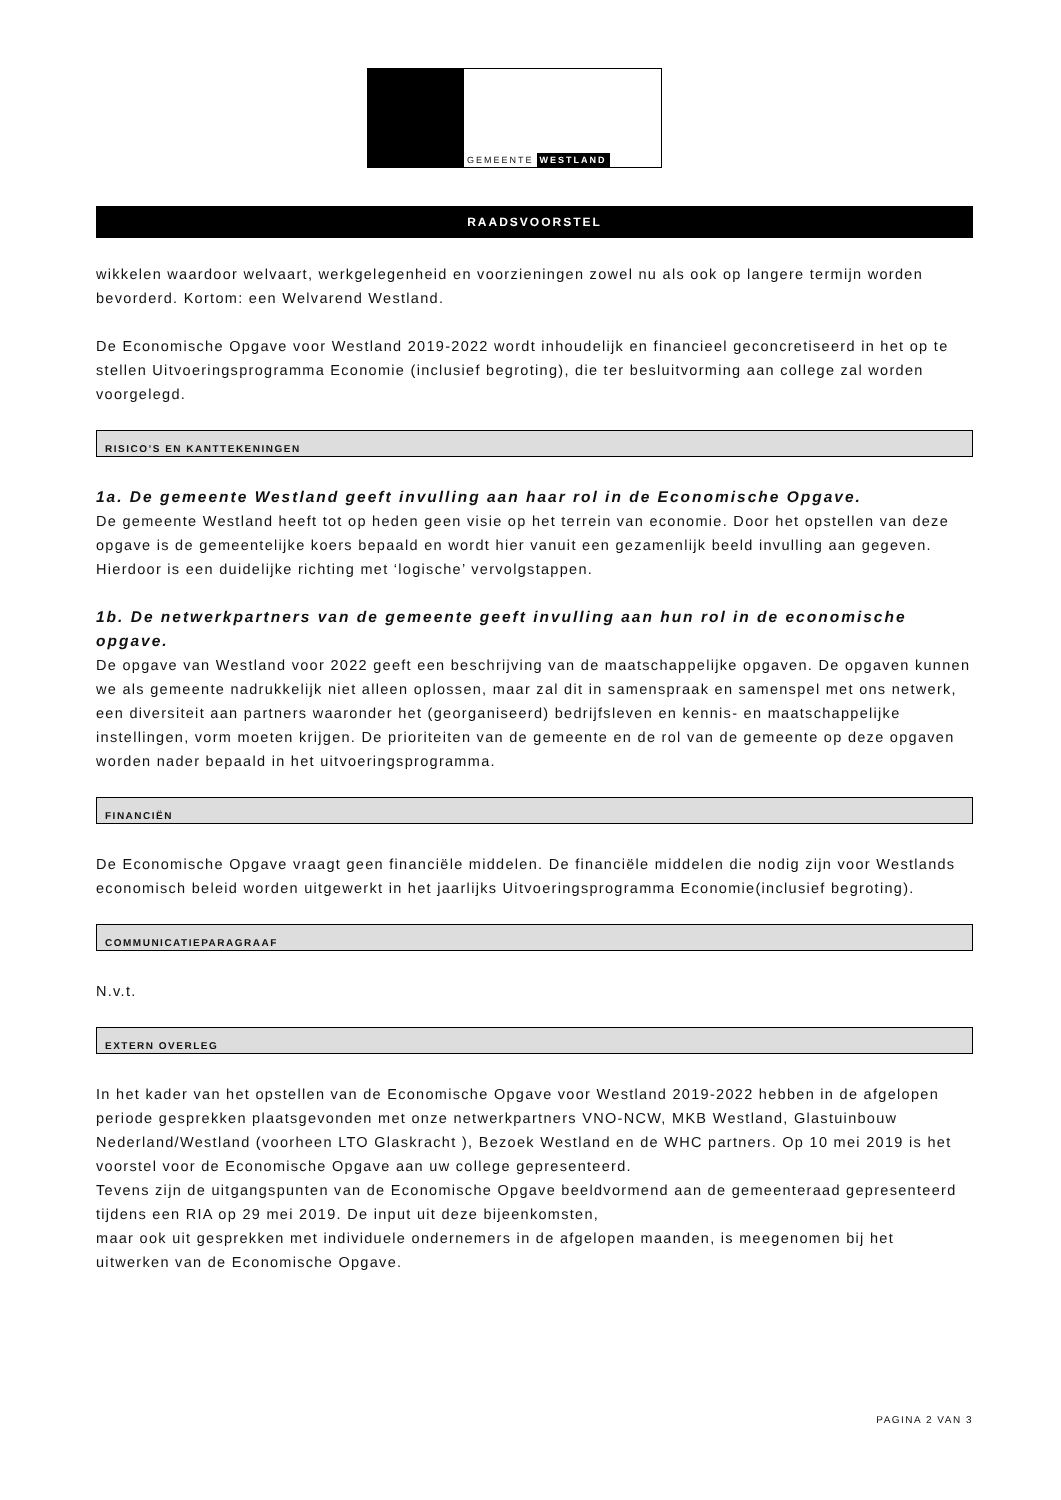GEMEENTE WESTLAND
RAADSVOORSTEL
wikkelen waardoor welvaart, werkgelegenheid en voorzieningen zowel nu als ook op langere termijn worden bevorderd. Kortom: een Welvarend Westland.
De Economische Opgave voor Westland 2019-2022 wordt inhoudelijk en financieel geconcretiseerd in het op te stellen Uitvoeringsprogramma Economie (inclusief begroting), die ter besluitvorming aan college zal worden voorgelegd.
RISICO’S EN KANTTEKENINGEN
1a. De gemeente Westland geeft invulling aan haar rol in de Economische Opgave.
De gemeente Westland heeft tot op heden geen visie op het terrein van economie. Door het opstellen van deze opgave is de gemeentelijke koers bepaald en wordt hier vanuit een gezamenlijk beeld invulling aan gegeven. Hierdoor is een duidelijke richting met ‘logische’ vervolgstappen.
1b. De netwerkpartners van de gemeente geeft invulling aan hun rol in de economische opgave.
De opgave van Westland voor 2022 geeft een beschrijving van de maatschappelijke opgaven. De opgaven kunnen we als gemeente nadrukkelijk niet alleen oplossen, maar zal dit in samenspraak en samenspel met ons netwerk, een diversiteit aan partners waaronder het (georganiseerd) bedrijfsleven en kennis- en maatschappelijke instellingen, vorm moeten krijgen. De prioriteiten van de gemeente en de rol van de gemeente op deze opgaven worden nader bepaald in het uitvoeringsprogramma.
FINANCIËN
De Economische Opgave vraagt geen financiële middelen. De financiële middelen die nodig zijn voor Westlands economisch beleid worden uitgewerkt in het jaarlijks Uitvoeringsprogramma Economie(inclusief begroting).
COMMUNICATIEPARAGRAAF
N.v.t.
EXTERN OVERLEG
In het kader van het opstellen van de Economische Opgave voor Westland 2019-2022 hebben in de afgelopen periode gesprekken plaatsgevonden met onze netwerkpartners VNO-NCW, MKB Westland, Glastuinbouw Nederland/Westland (voorheen LTO Glaskracht ), Bezoek Westland en de WHC partners. Op 10 mei 2019 is het voorstel voor de Economische Opgave aan uw college gepresenteerd.
Tevens zijn de uitgangspunten van de Economische Opgave beeldvormend aan de gemeenteraad gepresenteerd tijdens een RIA op 29 mei 2019. De input uit deze bijeenkomsten,
maar ook uit gesprekken met individuele ondernemers in de afgelopen maanden, is meegenomen bij het uitwerken van de Economische Opgave.
PAGINA 2 VAN 3